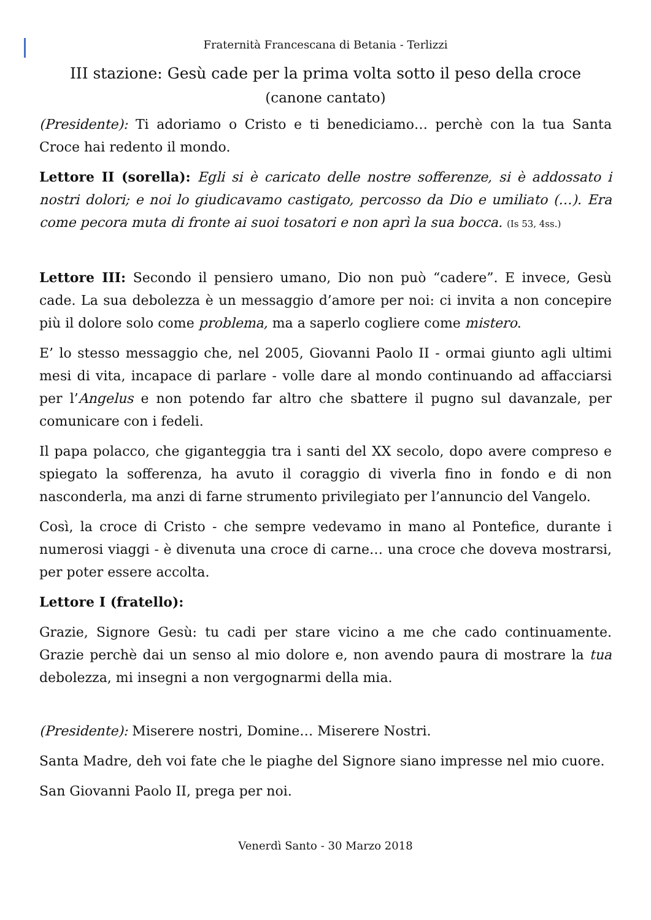Fraternità Francescana di Betania - Terlizzi
III stazione: Gesù cade per la prima volta sotto il peso della croce
(canone cantato)
(Presidente): Ti adoriamo o Cristo e ti benediciamo… perchè con la tua Santa Croce hai redento il mondo.
Lettore II (sorella): Egli si è caricato delle nostre sofferenze, si è addossato i nostri dolori; e noi lo giudicavamo castigato, percosso da Dio e umiliato (…). Era come pecora muta di fronte ai suoi tosatori e non aprì la sua bocca. (Is 53, 4ss.)
Lettore III: Secondo il pensiero umano, Dio non può “cadere”. E invece, Gesù cade. La sua debolezza è un messaggio d’amore per noi: ci invita a non concepire più il dolore solo come problema, ma a saperlo cogliere come mistero.
E’ lo stesso messaggio che, nel 2005, Giovanni Paolo II - ormai giunto agli ultimi mesi di vita, incapace di parlare - volle dare al mondo continuando ad affacciarsi per l’Angelus e non potendo far altro che sbattere il pugno sul davanzale, per comunicare con i fedeli.
Il papa polacco, che giganteggia tra i santi del XX secolo, dopo avere compreso e spiegato la sofferenza, ha avuto il coraggio di viverla fino in fondo e di non nasconderla, ma anzi di farne strumento privilegiato per l’annuncio del Vangelo.
Così, la croce di Cristo - che sempre vedevamo in mano al Pontefice, durante i numerosi viaggi - è divenuta una croce di carne… una croce che doveva mostrarsi, per poter essere accolta.
Lettore I (fratello):
Grazie, Signore Gesù: tu cadi per stare vicino a me che cado continuamente. Grazie perchè dai un senso al mio dolore e, non avendo paura di mostrare la tua debolezza, mi insegni a non vergognarmi della mia.
(Presidente): Miserere nostri, Domine… Miserere Nostri.
Santa Madre, deh voi fate che le piaghe del Signore siano impresse nel mio cuore.
San Giovanni Paolo II, prega per noi.
Venerdì Santo - 30 Marzo 2018